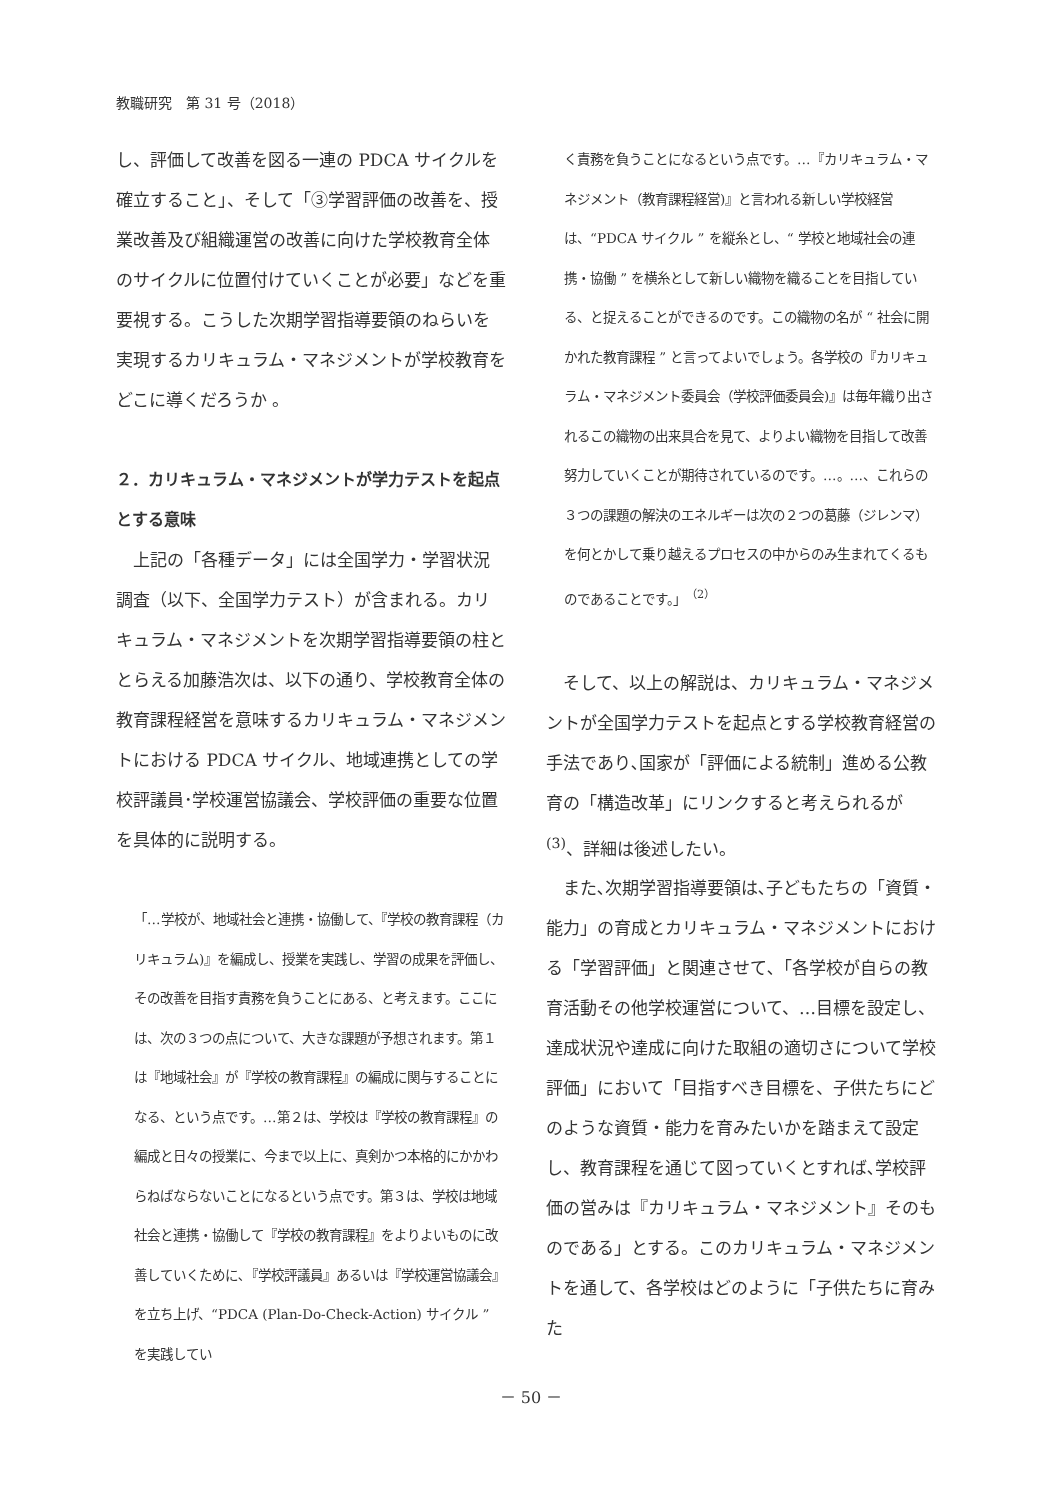教職研究　第 31 号（2018）
し、評価して改善を図る一連の PDCA サイクルを確立すること」、そして「③学習評価の改善を、授業改善及び組織運営の改善に向けた学校教育全体のサイクルに位置付けていくことが必要」などを重要視する。こうした次期学習指導要領のねらいを実現するカリキュラム・マネジメントが学校教育をどこに導くだろうか 。
２．カリキュラム・マネジメントが学力テストを起点とする意味
上記の「各種データ」には全国学力・学習状況調査（以下、全国学力テスト）が含まれる。カリキュラム・マネジメントを次期学習指導要領の柱ととらえる加藤浩次は、以下の通り、学校教育全体の教育課程経営を意味するカリキュラム・マネジメントにおける PDCA サイクル、地域連携としての学校評議員･学校運営協議会、学校評価の重要な位置を具体的に説明する。
「…学校が、地域社会と連携・協働して、『学校の教育課程（カリキュラム)』を編成し、授業を実践し、学習の成果を評価し、その改善を目指す責務を負うことにある、と考えます。ここには、次の３つの点について、大きな課題が予想されます。第１は『地域社会』が『学校の教育課程』の編成に関与することになる、という点です。…第２は、学校は『学校の教育課程』の編成と日々の授業に、今まで以上に、真剣かつ本格的にかかわらねばならないことになるという点です。第３は、学校は地域社会と連携・協働して『学校の教育課程』をよりよいものに改善していくために､『学校評議員』あるいは『学校運営協議会』を立ち上げ、“PDCA (Plan-Do-Check-Action) サイクル ” を実践してい
く責務を負うことになるという点です。…『カリキュラム・マネジメント（教育課程経営)』と言われる新しい学校経営は、“PDCA サイクル ” を縦糸とし、“ 学校と地域社会の連携・協働 ” を横糸として新しい織物を織ることを目指している、と捉えることができるのです。この織物の名が “ 社会に開かれた教育課程 ” と言ってよいでしょう。各学校の『カリキュラム・マネジメント委員会（学校評価委員会)』は毎年織り出されるこの織物の出来具合を見て、よりよい織物を目指して改善努力していくことが期待されているのです。…。…、これらの３つの課題の解決のエネルギーは次の２つの葛藤（ジレンマ）を何とかして乗り越えるプロセスの中からのみ生まれてくるものであることです。」<sup>（2）</sup>
そして、以上の解説は、カリキュラム・マネジメントが全国学力テストを起点とする学校教育経営の手法であり､国家が「評価による統制」進める公教育の「構造改革」にリンクすると考えられるが <sup>(3)</sup>、詳細は後述したい。
また､次期学習指導要領は､子どもたちの「資質・能力」の育成とカリキュラム・マネジメントにおける「学習評価」と関連させて､「各学校が自らの教育活動その他学校運営について、…目標を設定し、達成状況や達成に向けた取組の適切さについて学校評価」において「目指すべき目標を、子供たちにどのような資質・能力を育みたいかを踏まえて設定し、教育課程を通じて図っていくとすれば､学校評価の営みは『カリキュラム・マネジメント』そのものである」とする。このカリキュラム・マネジメントを通して、各学校はどのように「子供たちに育みた
－ 50 －